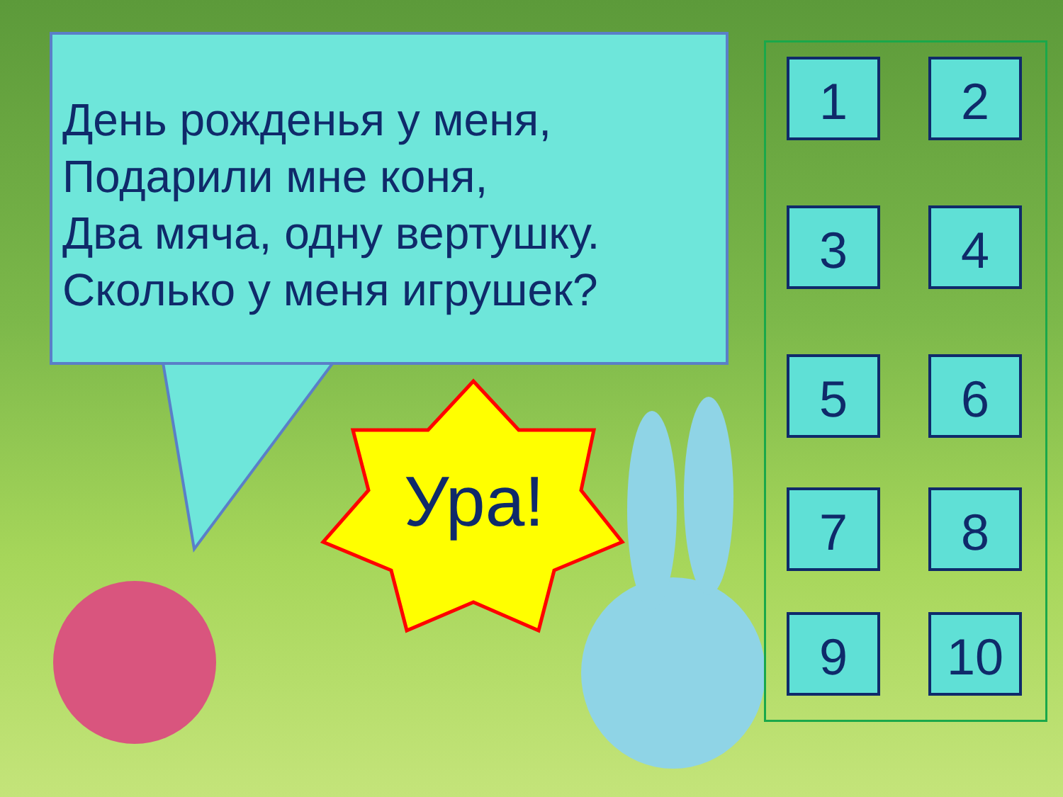День рожденья у меня,
Подарили мне коня,
Два мяча, одну вертушку.
Сколько у меня игрушек?
Ура!
1 2
3 4
5 6
7 8
9 10